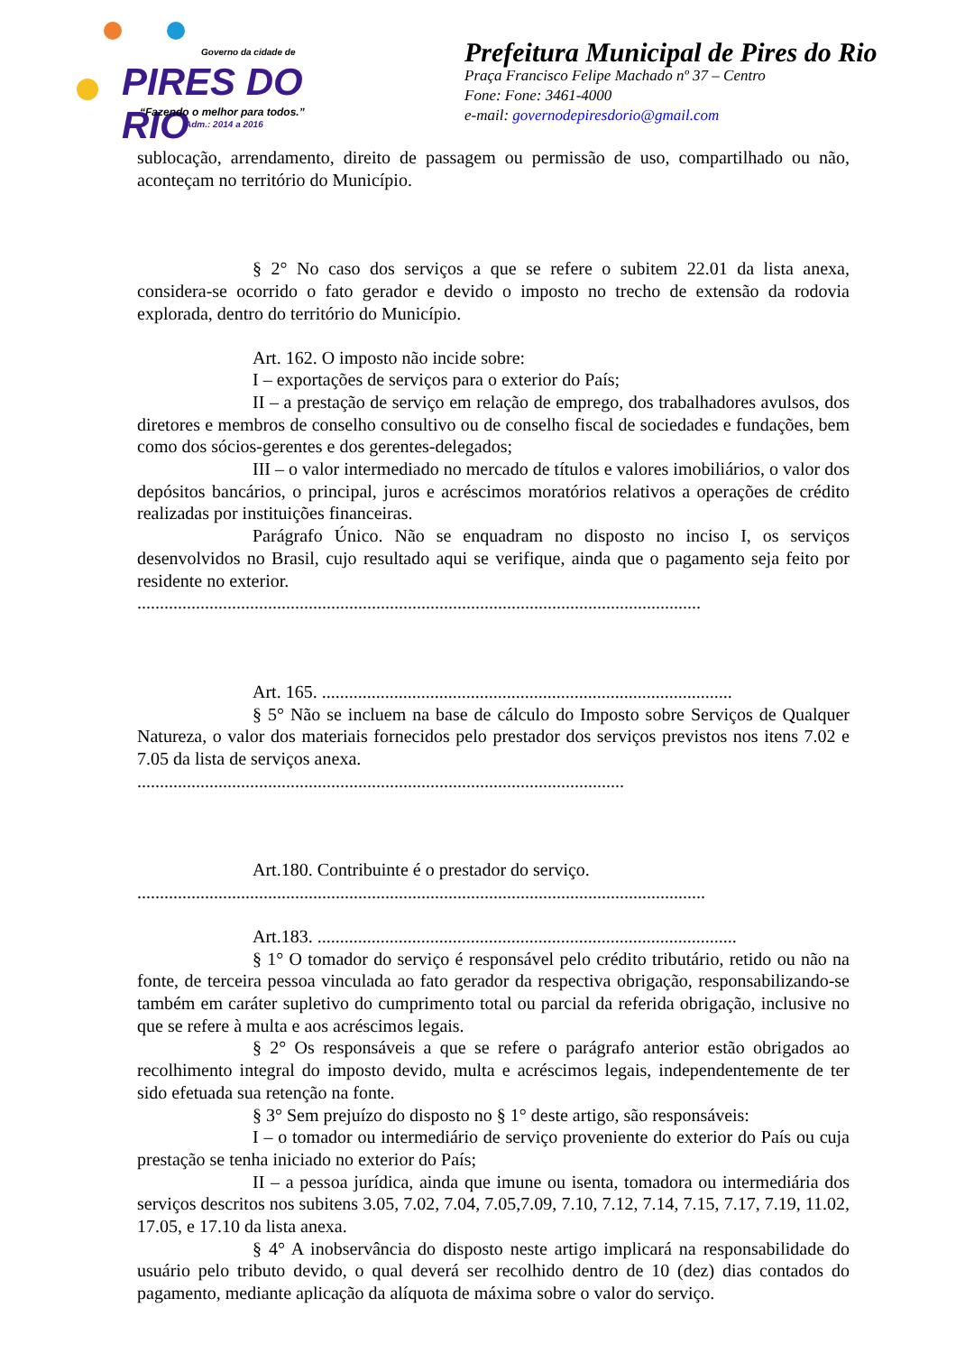Governo da cidade de
PIRES DO RIO
“Fazendo o melhor para todos.”
Adm.: 2014 a 2016
Prefeitura Municipal de Pires do Rio
Praça Francisco Felipe Machado nº 37 – Centro
Fone: Fone: 3461-4000
e-mail: governodepiresdorio@gmail.com
sublocação, arrendamento, direito de passagem ou permissão de uso, compartilhado ou não, aconteçam no território do Município.
§ 2° No caso dos serviços a que se refere o subitem 22.01 da lista anexa, considera-se ocorrido o fato gerador e devido o imposto no trecho de extensão da rodovia explorada, dentro do território do Município.
Art. 162. O imposto não incide sobre:
I – exportações de serviços para o exterior do País;
II – a prestação de serviço em relação de emprego, dos trabalhadores avulsos, dos diretores e membros de conselho consultivo ou de conselho fiscal de sociedades e fundações, bem como dos sócios-gerentes e dos gerentes-delegados;
III – o valor intermediado no mercado de títulos e valores imobiliários, o valor dos depósitos bancários, o principal, juros e acréscimos moratórios relativos a operações de crédito realizadas por instituições financeiras.
Parágrafo Único. Não se enquadram no disposto no inciso I, os serviços desenvolvidos no Brasil, cujo resultado aqui se verifique, ainda que o pagamento seja feito por residente no exterior.
.............................................................................................................................
Art. 165. ...........................................................................................
§ 5° Não se incluem na base de cálculo do Imposto sobre Serviços de Qualquer Natureza, o valor dos materiais fornecidos pelo prestador dos serviços previstos nos itens 7.02 e 7.05 da lista de serviços anexa.
............................................................................................................
Art.180. Contribuinte é o prestador do serviço.
..............................................................................................................................
Art.183. .............................................................................................
§ 1° O tomador do serviço é responsável pelo crédito tributário, retido ou não na fonte, de terceira pessoa vinculada ao fato gerador da respectiva obrigação, responsabilizando-se também em caráter supletivo do cumprimento total ou parcial da referida obrigação, inclusive no que se refere à multa e aos acréscimos legais.
§ 2° Os responsáveis a que se refere o parágrafo anterior estão obrigados ao recolhimento integral do imposto devido, multa e acréscimos legais, independentemente de ter sido efetuada sua retenção na fonte.
§ 3° Sem prejuízo do disposto no § 1° deste artigo, são responsáveis:
I – o tomador ou intermediário de serviço proveniente do exterior do País ou cuja prestação se tenha iniciado no exterior do País;
II – a pessoa jurídica, ainda que imune ou isenta, tomadora ou intermediária dos serviços descritos nos subitens 3.05, 7.02, 7.04, 7.05,7.09, 7.10, 7.12, 7.14, 7.15, 7.17, 7.19, 11.02, 17.05, e 17.10 da lista anexa.
§ 4° A inobservância do disposto neste artigo implicará na responsabilidade do usuário pelo tributo devido, o qual deverá ser recolhido dentro de 10 (dez) dias contados do pagamento, mediante aplicação da alíquota de máxima sobre o valor do serviço.